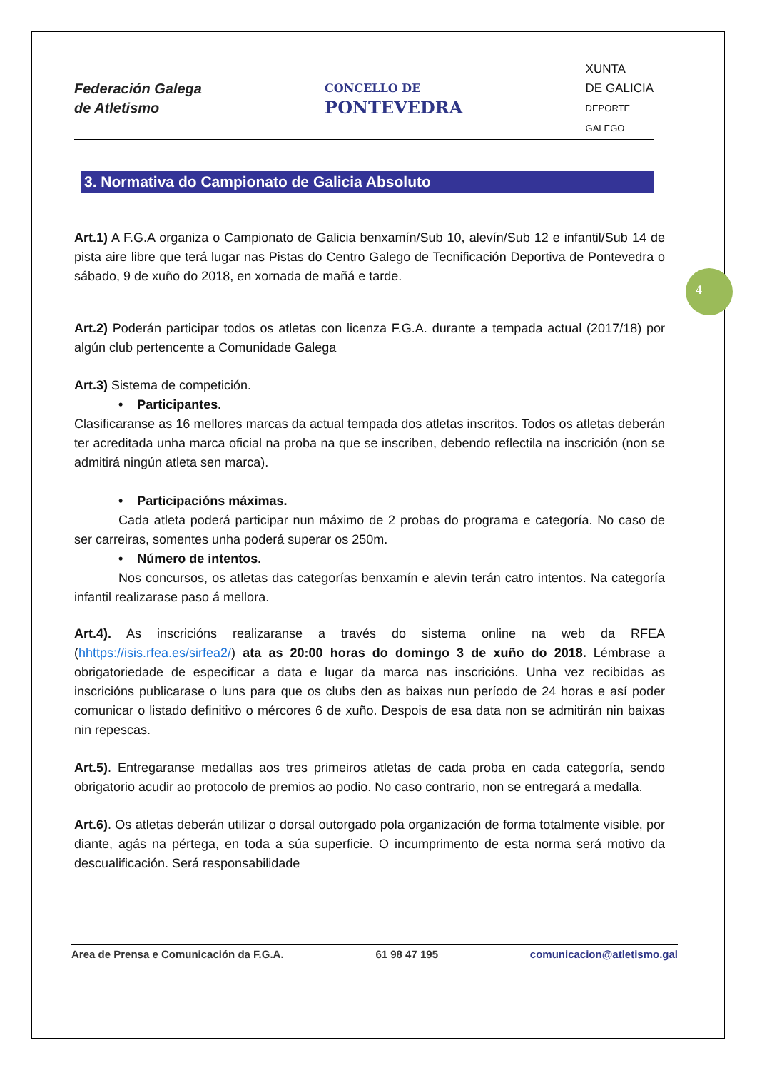4
Federación Galega
de Atletismo
CONCELLO DE
PONTEVEDRA
XUNTA
DE GALICIA
DEPORTE
GALEGO
3. Normativa do Campionato de Galicia Absoluto
Art.1) A F.G.A organiza o Campionato de Galicia benxamín/Sub 10, alevín/Sub 12 e infantil/Sub 14 de pista aire libre que terá lugar nas Pistas do Centro Galego de Tecnificación Deportiva de Pontevedra o sábado, 9 de xuño do 2018, en xornada de mañá e tarde.
Art.2) Poderán participar todos os atletas con licenza F.G.A. durante a tempada actual (2017/18) por algún club pertencente a Comunidade Galega
Art.3) Sistema de competición.
• Participantes.
Clasificaranse as 16 mellores marcas da actual tempada dos atletas inscritos. Todos os atletas deberán ter acreditada unha marca oficial na proba na que se inscriben, debendo reflectila na inscrición (non se admitirá ningún atleta sen marca).
• Participacións máximas.
Cada atleta poderá participar nun máximo de 2 probas do programa e categoría. No caso de ser carreiras, somentes unha poderá superar os 250m.
• Número de intentos.
Nos concursos, os atletas das categorías benxamín e alevin terán catro intentos. Na categoría infantil realizarase paso á mellora.
Art.4). As inscricións realizaranse a través do sistema online na web da RFEA (hhttps://isis.rfea.es/sirfea2/) ata as 20:00 horas do domingo 3 de xuño do 2018. Lémbrase a obrigatoriedade de especificar a data e lugar da marca nas inscricións. Unha vez recibidas as inscricións publicarase o luns para que os clubs den as baixas nun período de 24 horas e así poder comunicar o listado definitivo o mércores 6 de xuño. Despois de esa data non se admitirán nin baixas nin repescas.
Art.5). Entregaranse medallas aos tres primeiros atletas de cada proba en cada categoría, sendo obrigatorio acudir ao protocolo de premios ao podio. No caso contrario, non se entregará a medalla.
Art.6). Os atletas deberán utilizar o dorsal outorgado pola organización de forma totalmente visible, por diante, agás na pértega, en toda a súa superficie. O incumprimento de esta norma será motivo da descualificación. Será responsabilidade
Area de Prensa e Comunicación da F.G.A. 61 98 47 195 comunicacion@atletismo.gal